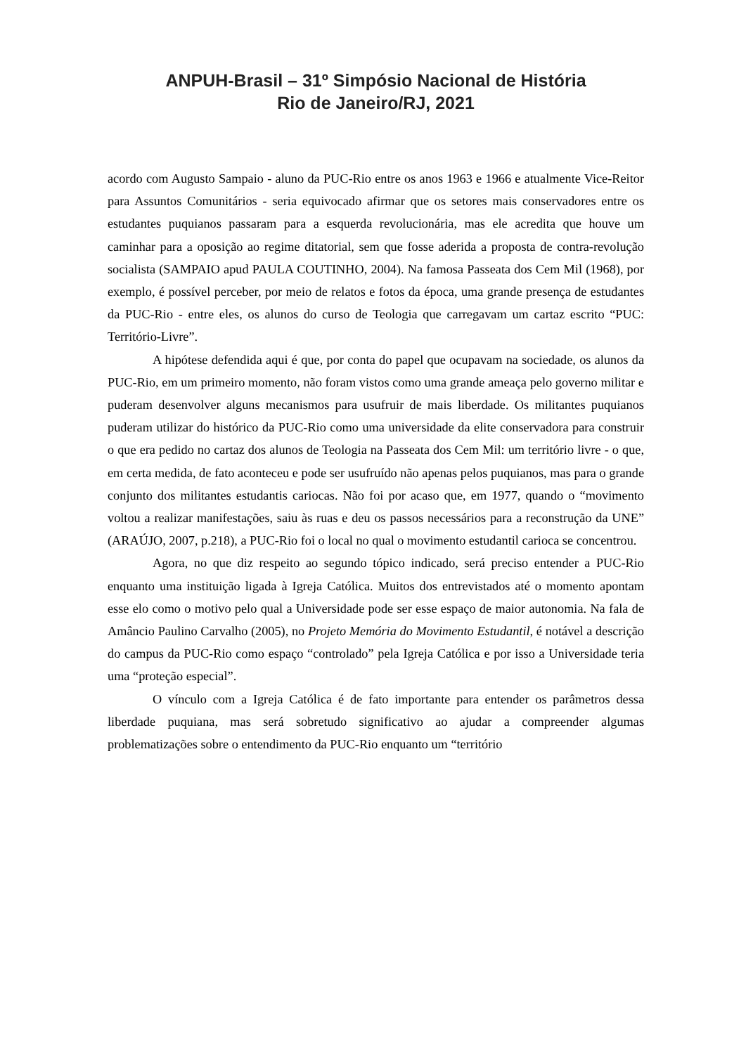ANPUH-Brasil – 31º Simpósio Nacional de História
Rio de Janeiro/RJ, 2021
acordo com Augusto Sampaio - aluno da PUC-Rio entre os anos 1963 e 1966 e atualmente Vice-Reitor para Assuntos Comunitários - seria equivocado afirmar que os setores mais conservadores entre os estudantes puquianos passaram para a esquerda revolucionária, mas ele acredita que houve um caminhar para a oposição ao regime ditatorial, sem que fosse aderida a proposta de contra-revolução socialista (SAMPAIO apud PAULA COUTINHO, 2004). Na famosa Passeata dos Cem Mil (1968), por exemplo, é possível perceber, por meio de relatos e fotos da época, uma grande presença de estudantes da PUC-Rio - entre eles, os alunos do curso de Teologia que carregavam um cartaz escrito “PUC: Território-Livre”.
A hipótese defendida aqui é que, por conta do papel que ocupavam na sociedade, os alunos da PUC-Rio, em um primeiro momento, não foram vistos como uma grande ameaça pelo governo militar e puderam desenvolver alguns mecanismos para usufruir de mais liberdade. Os militantes puquianos puderam utilizar do histórico da PUC-Rio como uma universidade da elite conservadora para construir o que era pedido no cartaz dos alunos de Teologia na Passeata dos Cem Mil: um território livre - o que, em certa medida, de fato aconteceu e pode ser usufruído não apenas pelos puquianos, mas para o grande conjunto dos militantes estudantis cariocas. Não foi por acaso que, em 1977, quando o “movimento voltou a realizar manifestações, saiu às ruas e deu os passos necessários para a reconstrução da UNE” (ARAÚJO, 2007, p.218), a PUC-Rio foi o local no qual o movimento estudantil carioca se concentrou.
Agora, no que diz respeito ao segundo tópico indicado, será preciso entender a PUC-Rio enquanto uma instituição ligada à Igreja Católica. Muitos dos entrevistados até o momento apontam esse elo como o motivo pelo qual a Universidade pode ser esse espaço de maior autonomia. Na fala de Amâncio Paulino Carvalho (2005), no Projeto Memória do Movimento Estudantil, é notável a descrição do campus da PUC-Rio como espaço “controlado” pela Igreja Católica e por isso a Universidade teria uma “proteção especial”.
O vínculo com a Igreja Católica é de fato importante para entender os parâmetros dessa liberdade puquiana, mas será sobretudo significativo ao ajudar a compreender algumas problematizações sobre o entendimento da PUC-Rio enquanto um “território